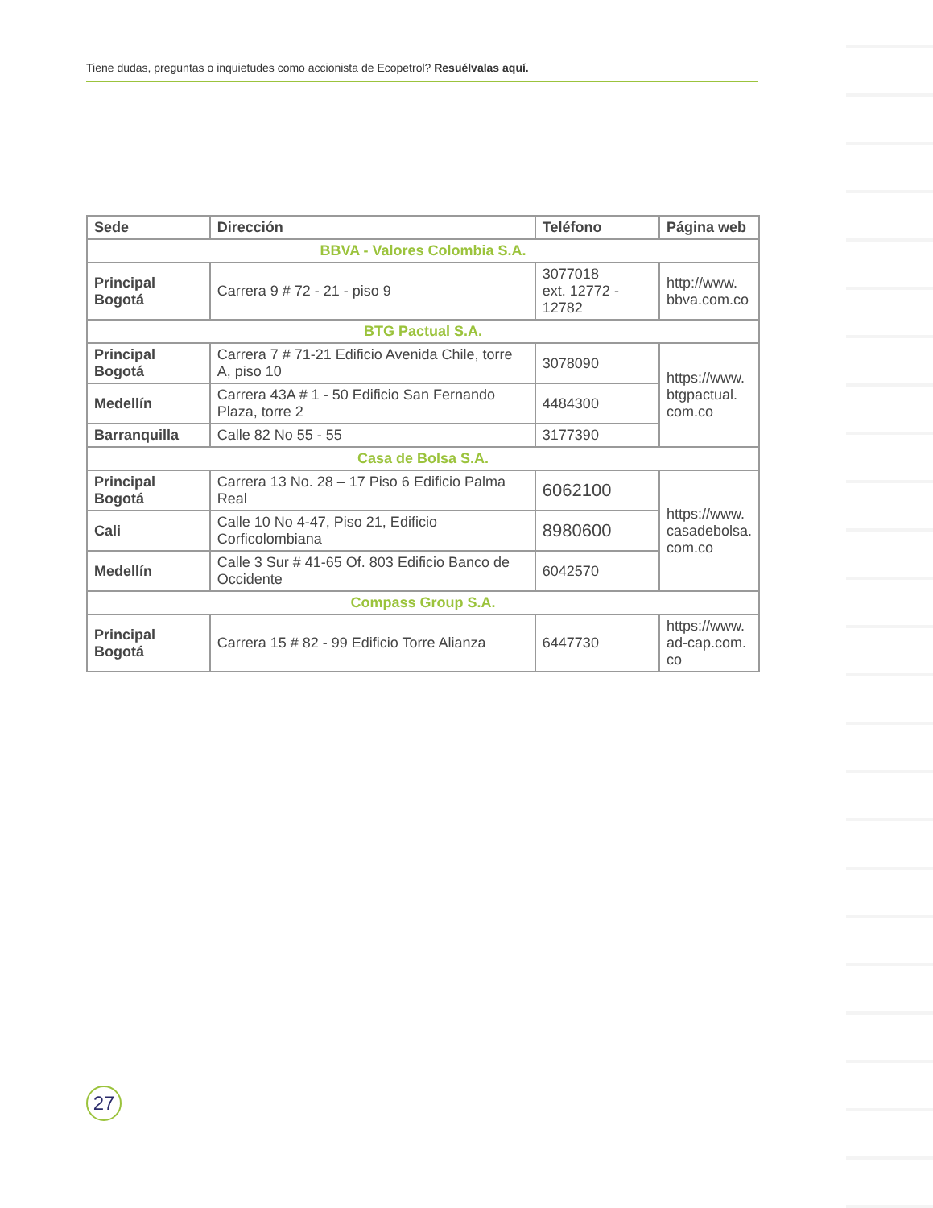Tiene dudas, preguntas o inquietudes como accionista de Ecopetrol? Resuélvalas aquí.
| Sede | Dirección | Teléfono | Página web |
| --- | --- | --- | --- |
| BBVA - Valores Colombia S.A. | | | |
| Principal Bogotá | Carrera 9 # 72 - 21 - piso 9 | 3077018 ext. 12772 - 12782 | http://www. bbva.com.co |
| BTG Pactual S.A. | | | |
| Principal Bogotá | Carrera 7 # 71-21 Edificio Avenida Chile, torre A, piso 10 | 3078090 | https://www. btgpactual. com.co |
| Medellín | Carrera 43A # 1 - 50 Edificio San Fernando Plaza, torre 2 | 4484300 | |
| Barranquilla | Calle 82 No 55 - 55 | 3177390 | |
| Casa de Bolsa S.A. | | | |
| Principal Bogotá | Carrera 13 No. 28 – 17 Piso 6 Edificio Palma Real | 6062100 | https://www. casadebolsa. com.co |
| Cali | Calle 10 No 4-47, Piso 21, Edificio Corficolombiana | 8980600 | |
| Medellín | Calle 3 Sur # 41-65 Of. 803 Edificio Banco de Occidente | 6042570 | |
| Compass Group S.A. | | | |
| Principal Bogotá | Carrera 15 # 82 - 99 Edificio Torre Alianza | 6447730 | https://www. ad-cap.com. co |
27